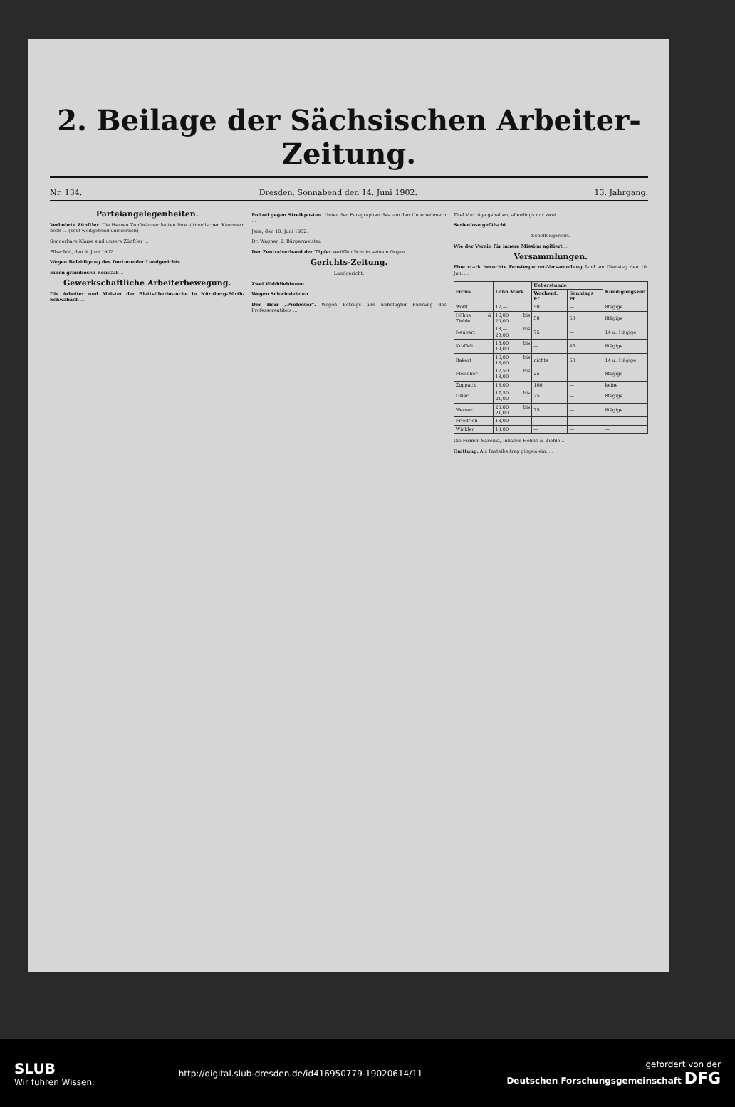2. Beilage der Sächsischen Arbeiter-Zeitung.
Nr. 134. Dresden, Sonnabend den 14. Juni 1902. 13. Jahrgang.
Parteiangelegenheiten.
Verbohrte Zünftler. Die Herren Zopfmänner halten ihre altmodischen Kammern hoch ... (Text weitgehend unleserlich)
Sonderbare Käuze sind unsere Zünftler ...
Elberfeld, den 9. Juni 1902.
Wegen Beleidigung des Dortmunder Landgerichts ...
Einen grandiosen Reinfall ...
Gewerkschaftliche Arbeiterbewegung.
Die Arbeiter und Meister der Blattsilberbranche in Nürnberg-Fürth-Schwabach ...
Polizei gegen Streikposten. Unter den Paragraphen des von den Unternehmern ...
Jena, den 10. Juni 1902.
Dr. Wagner, 2. Bürgermeister.
Der Zentralverband der Töpfer veröffentlicht in seinem Organ ...
Gerichts-Zeitung.
Landgericht.
Zwei Walddiebinnen ...
Wegen Schwindeleien ...
Der Herr „Professor". Wegen Betrugs und unbefugter Führung des Professorentitels ...
Titel Vorträge gehalten, allerdings nur zwei ...
Serienlose gefälscht ...
Schöffengericht.
Wie der Verein für innere Mission agitiert ...
Versammlungen.
Eine stark besuchte Fensterputzer-Versammlung fand am Dienstag den 10. Juni ...
| Firma | Lohn Mark | Ueberstunde | | Kündigungszeit |
| --- | --- | --- | --- | --- |
| | | Wochent. Pf. | Sonntags Pf. | |
| Wolff | 17,— | 50 | — | 8tägige |
| Höhne & Ziehle | 16,00 bis 20,00 | 50 | 50 | 8tägige |
| Neubert | 18,— bis 20,00 | 75 | — | 14 u. 1tägige |
| Kraffelt | 15,00 bis 19,00 | — | 45 | 8tägige |
| Bakert | 16,00 bis 18,00 | nichts | 50 | 14 u. 1tägige |
| Fleischer | 17,50 bis 18,00 | 25 | — | 8tägige |
| Zuppack | 18,00 | 100 | — | keine |
| Usler | 17,50 bis 21,00 | 25 | — | 8tägige |
| Werner | 20,00 bis 21,00 | 75 | — | 8tägige |
| Friedrich | 18,00 | — | — | — |
| Winkler | 18,00 | — | — | — |
Die Firmen Saxonia, Inhaber Höhne & Ziehle ...
Quittung. Als Parteibeitrag gingen ein: ...
SLUB
Wir führen Wissen.
http://digital.slub-dresden.de/id416950779-19020614/11
gefördert von der
Deutschen Forschungsgemeinschaft DFG